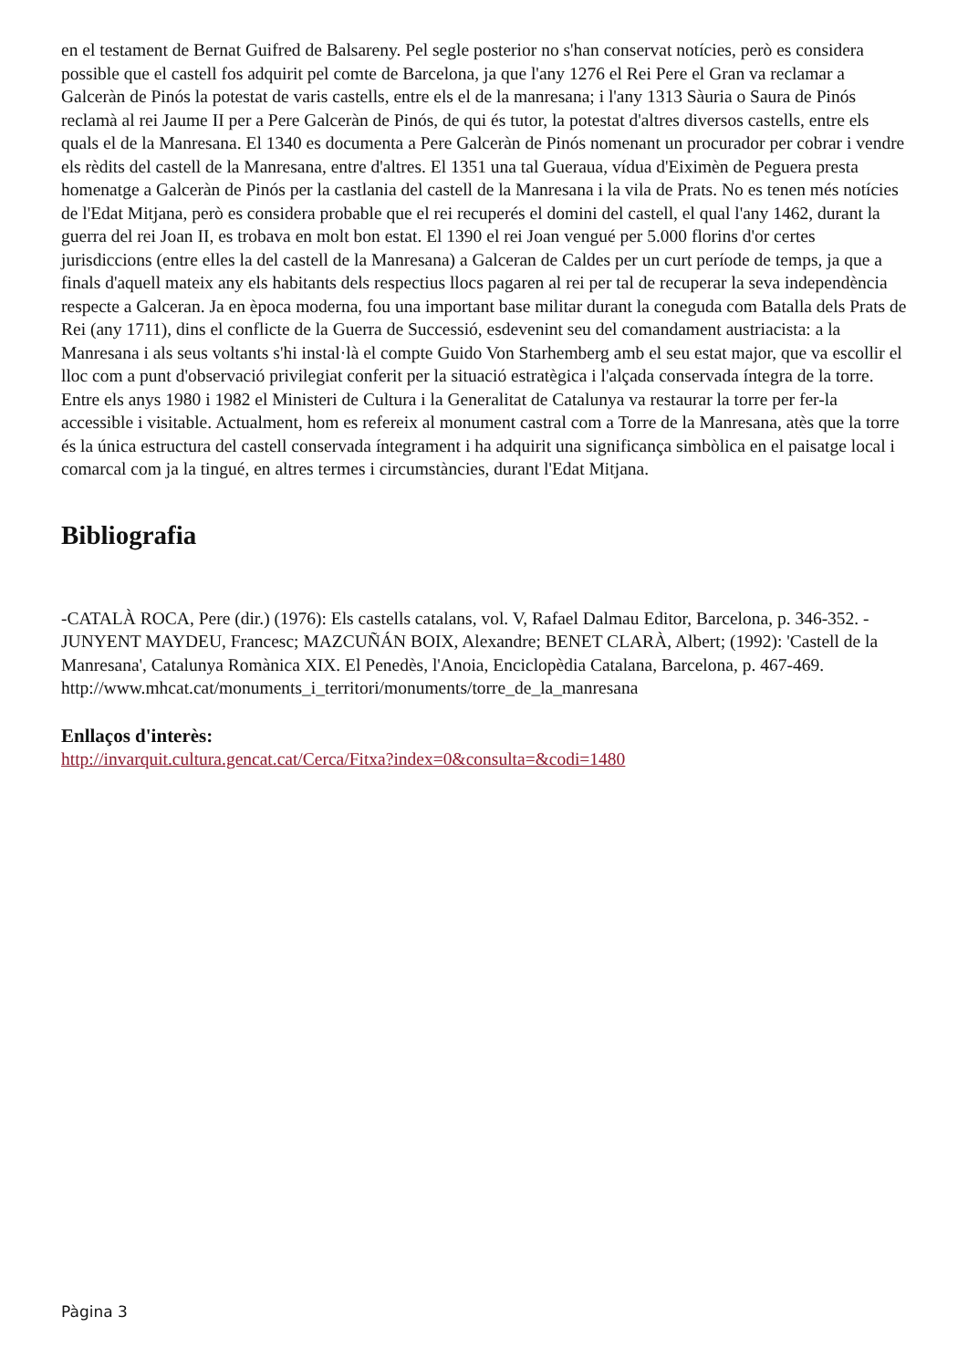en el testament de Bernat Guifred de Balsareny. Pel segle posterior no s'han conservat notícies, però es considera possible que el castell fos adquirit pel comte de Barcelona, ja que l'any 1276 el Rei Pere el Gran va reclamar a Galceràn de Pinós la potestat de varis castells, entre els el de la manresana; i l'any 1313 Sàuria o Saura de Pinós reclamà al rei Jaume II per a Pere Galceràn de Pinós, de qui és tutor, la potestat d'altres diversos castells, entre els quals el de la Manresana. El 1340 es documenta a Pere Galceràn de Pinós nomenant un procurador per cobrar i vendre els rèdits del castell de la Manresana, entre d'altres. El 1351 una tal Gueraua, vídua d'Eiximèn de Peguera presta homenatge a Galceràn de Pinós per la castlania del castell de la Manresana i la vila de Prats. No es tenen més notícies de l'Edat Mitjana, però es considera probable que el rei recuperés el domini del castell, el qual l'any 1462, durant la guerra del rei Joan II, es trobava en molt bon estat. El 1390 el rei Joan vengué per 5.000 florins d'or certes jurisdiccions (entre elles la del castell de la Manresana) a Galceran de Caldes per un curt període de temps, ja que a finals d'aquell mateix any els habitants dels respectius llocs pagaren al rei per tal de recuperar la seva independència respecte a Galceran. Ja en època moderna, fou una important base militar durant la coneguda com Batalla dels Prats de Rei (any 1711), dins el conflicte de la Guerra de Successió, esdevenint seu del comandament austriacista: a la Manresana i als seus voltants s'hi instal·là el compte Guido Von Starhemberg amb el seu estat major, que va escollir el lloc com a punt d'observació privilegiat conferit per la situació estratègica i l'alçada conservada íntegra de la torre. Entre els anys 1980 i 1982 el Ministeri de Cultura i la Generalitat de Catalunya va restaurar la torre per fer-la accessible i visitable. Actualment, hom es refereix al monument castral com a Torre de la Manresana, atès que la torre és la única estructura del castell conservada íntegrament i ha adquirit una significança simbòlica en el paisatge local i comarcal com ja la tingué, en altres termes i circumstàncies, durant l'Edat Mitjana.
Bibliografia
-CATALÀ ROCA, Pere (dir.) (1976): Els castells catalans, vol. V, Rafael Dalmau Editor, Barcelona, p. 346-352. -JUNYENT MAYDEU, Francesc; MAZCUÑÁN BOIX, Alexandre; BENET CLARÀ, Albert; (1992): 'Castell de la Manresana', Catalunya Romànica XIX. El Penedès, l'Anoia, Enciclopèdia Catalana, Barcelona, p. 467-469. http://www.mhcat.cat/monuments_i_territori/monuments/torre_de_la_manresana
Enllaços d'interès:
http://invarquit.cultura.gencat.cat/Cerca/Fitxa?index=0&consulta=&codi=1480
Pàgina 3